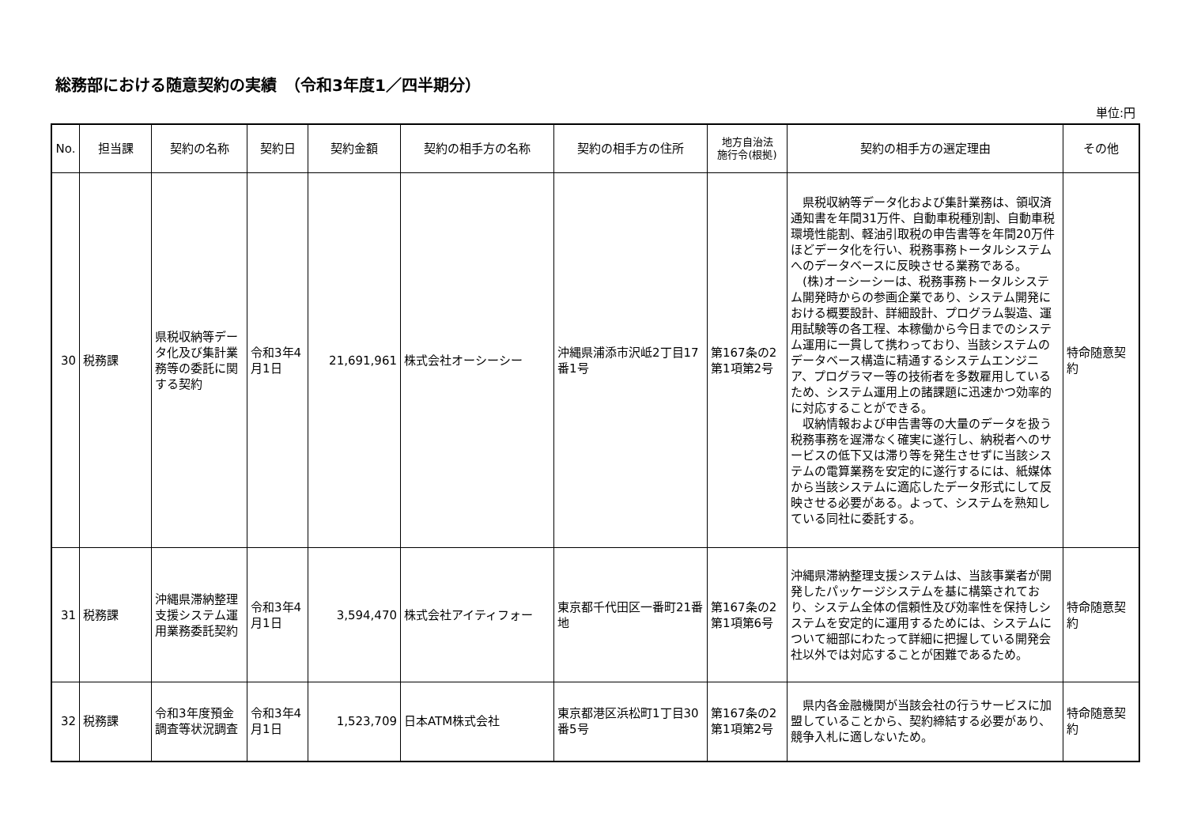総務部における随意契約の実績　（令和3年度1／四半期分）
単位:円
| No. | 担当課 | 契約の名称 | 契約日 | 契約金額 | 契約の相手方の名称 | 契約の相手方の住所 | 地方自治法 施行令(根拠) | 契約の相手方の選定理由 | その他 |
| --- | --- | --- | --- | --- | --- | --- | --- | --- | --- |
| 30 | 税務課 | 県税収納等データ化及び集計業務等の委託に関する契約 | 令和3年4月1日 | 21,691,961 | 株式会社オーシーシー | 沖縄県浦添市沢岻2丁目17番1号 | 第167条の2第1項第2号 | 県税収納等データ化および集計業務は、領収済通知書を年間31万件、自動車税種別割、自動車税環境性能割、軽油引取税の申告書等を年間20万件ほどデータ化を行い、税務事務トータルシステムへのデータベースに反映させる業務である。 (株)オーシーシーは、税務事務トータルシステム開発時からの参画企業であり、システム開発における概要設計、詳細設計、プログラム製造、運用試験等の各工程、本稼働から今日までのシステム運用に一貫して携わっており、当該システムのデータベース構造に精通するシステムエンジニア、プログラマー等の技術者を多数雇用しているため、システム運用上の諸課題に迅速かつ効率的に対応することができる。 収納情報および申告書等の大量のデータを扱う税務事務を遅滞なく確実に遂行し、納税者へのサービスの低下又は滞り等を発生させずに当該システムの電算業務を安定的に遂行するには、紙媒体から当該システムに適応したデータ形式にして反映させる必要がある。よって、システムを熟知している同社に委託する。 | 特命随意契約 |
| 31 | 税務課 | 沖縄県滞納整理支援システム運用業務委託契約 | 令和3年4月1日 | 3,594,470 | 株式会社アイティフォー | 東京都千代田区一番町21番地 | 第167条の2第1項第6号 | 沖縄県滞納整理支援システムは、当該事業者が開発したパッケージシステムを基に構築されており、システム全体の信頼性及び効率性を保持しシステムを安定的に運用するためには、システムについて細部にわたって詳細に把握している開発会社以外では対応することが困難であるため。 | 特命随意契約 |
| 32 | 税務課 | 令和3年度預金調査等状況調査 | 令和3年4月1日 | 1,523,709 | 日本ATM株式会社 | 東京都港区浜松町1丁目30番5号 | 第167条の2第1項第2号 | 県内各金融機関が当該会社の行うサービスに加盟していることから、契約締結する必要があり、競争入札に適しないため。 | 特命随意契約 |